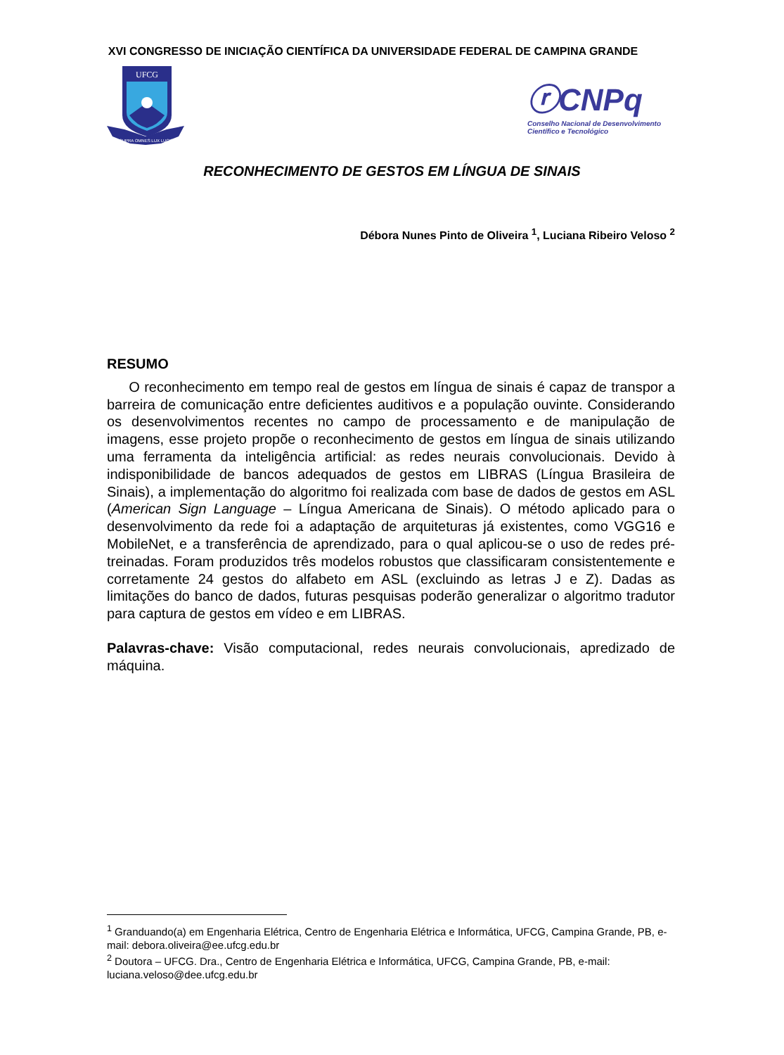XVI CONGRESSO DE INICIAÇÃO CIENTÍFICA DA UNIVERSIDADE FEDERAL DE CAMPINA GRANDE
UFCG
SUPRA OMNES LUX LUCIS
ⓡCNPq
Conselho Nacional de Desenvolvimento
Científico e Tecnológico
RECONHECIMENTO DE GESTOS EM LÍNGUA DE SINAIS
Débora Nunes Pinto de Oliveira <sup>1</sup>, Luciana Ribeiro Veloso <sup>2</sup>
RESUMO
O reconhecimento em tempo real de gestos em língua de sinais é capaz de transpor a barreira de comunicação entre deficientes auditivos e a população ouvinte. Considerando os desenvolvimentos recentes no campo de processamento e de manipulação de imagens, esse projeto propõe o reconhecimento de gestos em língua de sinais utilizando uma ferramenta da inteligência artificial: as redes neurais convolucionais. Devido à indisponibilidade de bancos adequados de gestos em LIBRAS (Língua Brasileira de Sinais), a implementação do algoritmo foi realizada com base de dados de gestos em ASL (American Sign Language – Língua Americana de Sinais). O método aplicado para o desenvolvimento da rede foi a adaptação de arquiteturas já existentes, como VGG16 e MobileNet, e a transferência de aprendizado, para o qual aplicou-se o uso de redes pré-treinadas. Foram produzidos três modelos robustos que classificaram consistentemente e corretamente 24 gestos do alfabeto em ASL (excluindo as letras J e Z). Dadas as limitações do banco de dados, futuras pesquisas poderão generalizar o algoritmo tradutor para captura de gestos em vídeo e em LIBRAS.
Palavras-chave: Visão computacional, redes neurais convolucionais, apredizado de máquina.
<sup>1</sup> Granduando(a) em Engenharia Elétrica, Centro de Engenharia Elétrica e Informática, UFCG, Campina Grande, PB, e-mail: debora.oliveira@ee.ufcg.edu.br
<sup>2</sup> Doutora – UFCG. Dra., Centro de Engenharia Elétrica e Informática, UFCG, Campina Grande, PB, e-mail: luciana.veloso@dee.ufcg.edu.br